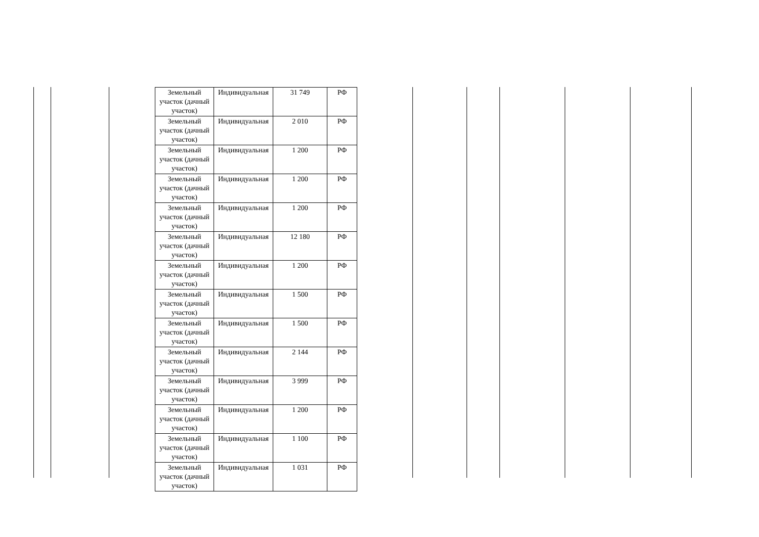| Земельный участок (дачный участок) | Индивидуальная | 31 749 | РФ |
| Земельный участок (дачный участок) | Индивидуальная | 2 010 | РФ |
| Земельный участок (дачный участок) | Индивидуальная | 1 200 | РФ |
| Земельный участок (дачный участок) | Индивидуальная | 1 200 | РФ |
| Земельный участок (дачный участок) | Индивидуальная | 1 200 | РФ |
| Земельный участок (дачный участок) | Индивидуальная | 12 180 | РФ |
| Земельный участок (дачный участок) | Индивидуальная | 1 200 | РФ |
| Земельный участок (дачный участок) | Индивидуальная | 1 500 | РФ |
| Земельный участок (дачный участок) | Индивидуальная | 1 500 | РФ |
| Земельный участок (дачный участок) | Индивидуальная | 2 144 | РФ |
| Земельный участок (дачный участок) | Индивидуальная | 3 999 | РФ |
| Земельный участок (дачный участок) | Индивидуальная | 1 200 | РФ |
| Земельный участок (дачный участок) | Индивидуальная | 1 100 | РФ |
| Земельный участок (дачный участок) | Индивидуальная | 1 031 | РФ |